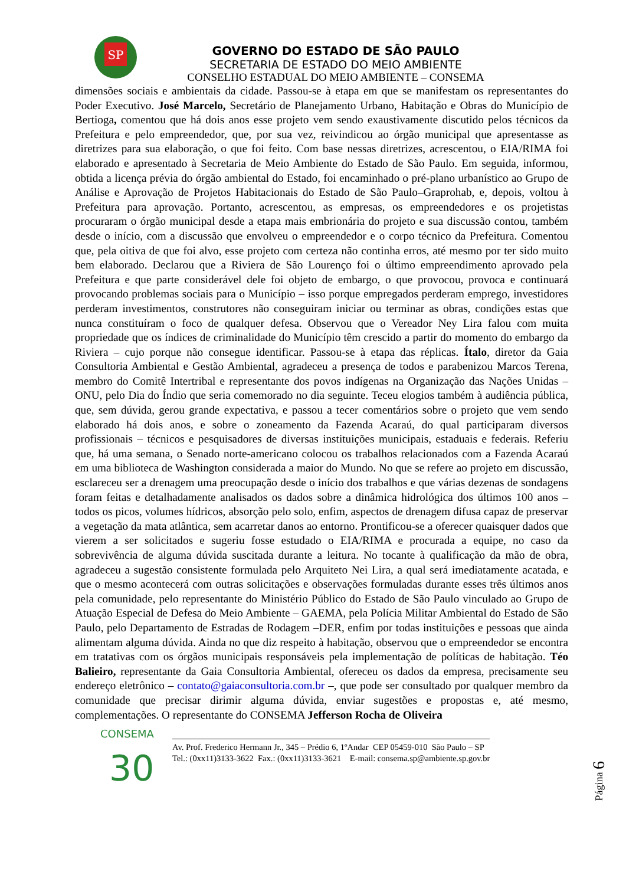SP
GOVERNO DO ESTADO DE SÃO PAULO
SECRETARIA DE ESTADO DO MEIO AMBIENTE
CONSELHO ESTADUAL DO MEIO AMBIENTE – CONSEMA
dimensões sociais e ambientais da cidade. Passou-se à etapa em que se manifestam os representantes do Poder Executivo. José Marcelo, Secretário de Planejamento Urbano, Habitação e Obras do Município de Bertioga, comentou que há dois anos esse projeto vem sendo exaustivamente discutido pelos técnicos da Prefeitura e pelo empreendedor, que, por sua vez, reivindicou ao órgão municipal que apresentasse as diretrizes para sua elaboração, o que foi feito. Com base nessas diretrizes, acrescentou, o EIA/RIMA foi elaborado e apresentado à Secretaria de Meio Ambiente do Estado de São Paulo. Em seguida, informou, obtida a licença prévia do órgão ambiental do Estado, foi encaminhado o pré-plano urbanístico ao Grupo de Análise e Aprovação de Projetos Habitacionais do Estado de São Paulo–Graprohab, e, depois, voltou à Prefeitura para aprovação. Portanto, acrescentou, as empresas, os empreendedores e os projetistas procuraram o órgão municipal desde a etapa mais embrionária do projeto e sua discussão contou, também desde o início, com a discussão que envolveu o empreendedor e o corpo técnico da Prefeitura. Comentou que, pela oitiva de que foi alvo, esse projeto com certeza não continha erros, até mesmo por ter sido muito bem elaborado. Declarou que a Riviera de São Lourenço foi o último empreendimento aprovado pela Prefeitura e que parte considerável dele foi objeto de embargo, o que provocou, provoca e continuará provocando problemas sociais para o Município – isso porque empregados perderam emprego, investidores perderam investimentos, construtores não conseguiram iniciar ou terminar as obras, condições estas que nunca constituíram o foco de qualquer defesa. Observou que o Vereador Ney Lira falou com muita propriedade que os índices de criminalidade do Município têm crescido a partir do momento do embargo da Riviera – cujo porque não consegue identificar. Passou-se à etapa das réplicas. Ítalo, diretor da Gaia Consultoria Ambiental e Gestão Ambiental, agradeceu a presença de todos e parabenizou Marcos Terena, membro do Comitê Intertribal e representante dos povos indígenas na Organização das Nações Unidas – ONU, pelo Dia do Índio que seria comemorado no dia seguinte. Teceu elogios também à audiência pública, que, sem dúvida, gerou grande expectativa, e passou a tecer comentários sobre o projeto que vem sendo elaborado há dois anos, e sobre o zoneamento da Fazenda Acaraú, do qual participaram diversos profissionais – técnicos e pesquisadores de diversas instituições municipais, estaduais e federais. Referiu que, há uma semana, o Senado norte-americano colocou os trabalhos relacionados com a Fazenda Acaraú em uma biblioteca de Washington considerada a maior do Mundo. No que se refere ao projeto em discussão, esclareceu ser a drenagem uma preocupação desde o início dos trabalhos e que várias dezenas de sondagens foram feitas e detalhadamente analisados os dados sobre a dinâmica hidrológica dos últimos 100 anos – todos os picos, volumes hídricos, absorção pelo solo, enfim, aspectos de drenagem difusa capaz de preservar a vegetação da mata atlântica, sem acarretar danos ao entorno. Prontificou-se a oferecer quaisquer dados que vierem a ser solicitados e sugeriu fosse estudado o EIA/RIMA e procurada a equipe, no caso da sobrevivência de alguma dúvida suscitada durante a leitura. No tocante à qualificação da mão de obra, agradeceu a sugestão consistente formulada pelo Arquiteto Nei Lira, a qual será imediatamente acatada, e que o mesmo acontecerá com outras solicitações e observações formuladas durante esses três últimos anos pela comunidade, pelo representante do Ministério Público do Estado de São Paulo vinculado ao Grupo de Atuação Especial de Defesa do Meio Ambiente – GAEMA, pela Polícia Militar Ambiental do Estado de São Paulo, pelo Departamento de Estradas de Rodagem –DER, enfim por todas instituições e pessoas que ainda alimentam alguma dúvida. Ainda no que diz respeito à habitação, observou que o empreendedor se encontra em tratativas com os órgãos municipais responsáveis pela implementação de políticas de habitação. Téo Balieiro, representante da Gaia Consultoria Ambiental, ofereceu os dados da empresa, precisamente seu endereço eletrônico – contato@gaiaconsultoria.com.br –, que pode ser consultado por qualquer membro da comunidade que precisar dirimir alguma dúvida, enviar sugestões e propostas e, até mesmo, complementações. O representante do CONSEMA Jefferson Rocha de Oliveira
CONSEMA
30
Av. Prof. Frederico Hermann Jr., 345 – Prédio 6, 1ºAndar CEP 05459-010 São Paulo – SP
Tel.: (0xx11)3133-3622 Fax.: (0xx11)3133-3621 E-mail: consema.sp@ambiente.sp.gov.br
Página 6